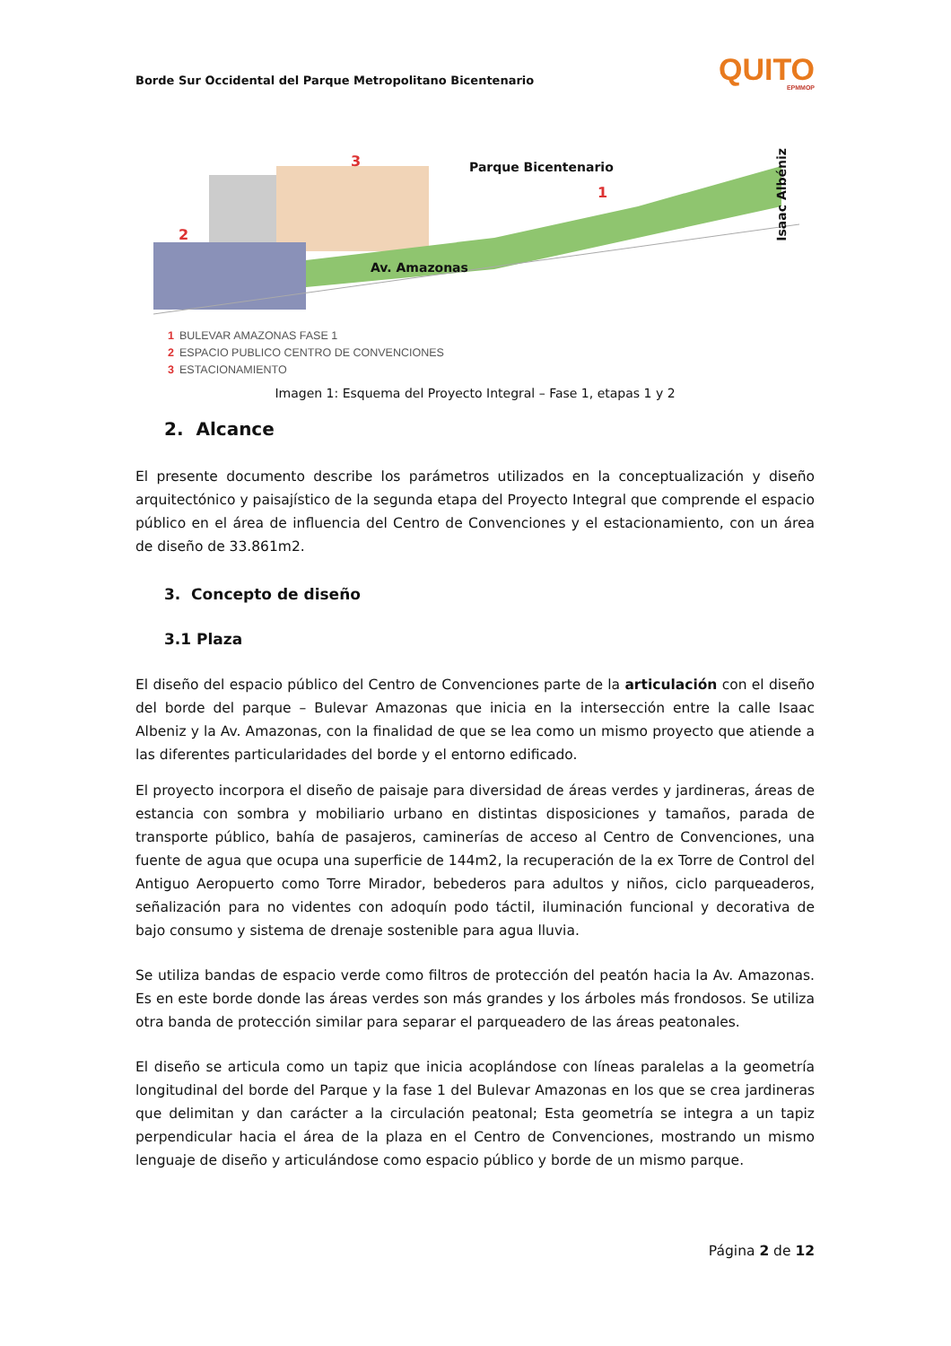Borde Sur Occidental del Parque Metropolitano Bicentenario
QUITO
EPMMOP
3 Parque Bicentenario
1
2
Av. Amazonas
Isaac Albéniz
1 BULEVAR AMAZONAS FASE 1
2 ESPACIO PUBLICO CENTRO DE CONVENCIONES
3 ESTACIONAMIENTO
Imagen 1: Esquema del Proyecto Integral – Fase 1, etapas 1 y 2
2. Alcance
El presente documento describe los parámetros utilizados en la conceptualización y diseño arquitectónico y paisajístico de la segunda etapa del Proyecto Integral que comprende el espacio público en el área de influencia del Centro de Convenciones y el estacionamiento, con un área de diseño de 33.861m2.
3. Concepto de diseño
3.1 Plaza
El diseño del espacio público del Centro de Convenciones parte de la articulación con el diseño del borde del parque – Bulevar Amazonas que inicia en la intersección entre la calle Isaac Albeniz y la Av. Amazonas, con la finalidad de que se lea como un mismo proyecto que atiende a las diferentes particularidades del borde y el entorno edificado.
El proyecto incorpora el diseño de paisaje para diversidad de áreas verdes y jardineras, áreas de estancia con sombra y mobiliario urbano en distintas disposiciones y tamaños, parada de transporte público, bahía de pasajeros, caminerías de acceso al Centro de Convenciones, una fuente de agua que ocupa una superficie de 144m2, la recuperación de la ex Torre de Control del Antiguo Aeropuerto como Torre Mirador, bebederos para adultos y niños, ciclo parqueaderos, señalización para no videntes con adoquín podo táctil, iluminación funcional y decorativa de bajo consumo y sistema de drenaje sostenible para agua lluvia.
Se utiliza bandas de espacio verde como filtros de protección del peatón hacia la Av. Amazonas. Es en este borde donde las áreas verdes son más grandes y los árboles más frondosos. Se utiliza otra banda de protección similar para separar el parqueadero de las áreas peatonales.
El diseño se articula como un tapiz que inicia acoplándose con líneas paralelas a la geometría longitudinal del borde del Parque y la fase 1 del Bulevar Amazonas en los que se crea jardineras que delimitan y dan carácter a la circulación peatonal; Esta geometría se integra a un tapiz perpendicular hacia el área de la plaza en el Centro de Convenciones, mostrando un mismo lenguaje de diseño y articulándose como espacio público y borde de un mismo parque.
Página 2 de 12